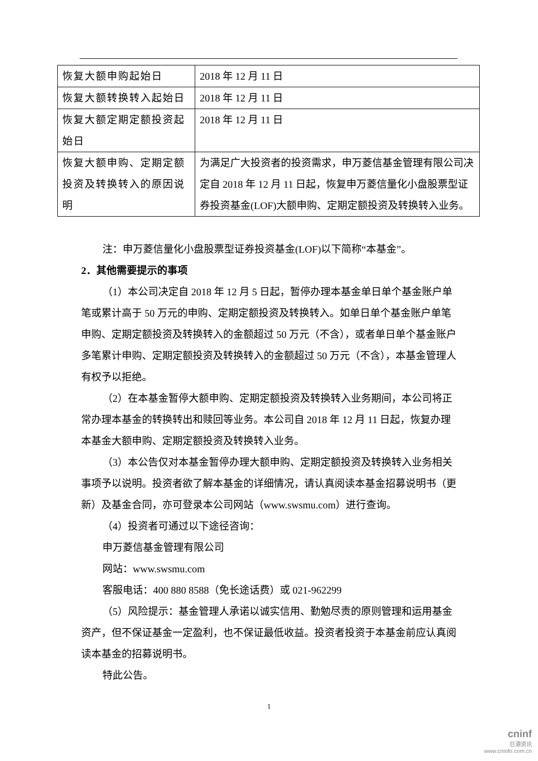| 恢复大额申购起始日 | 2018 年 12 月 11 日 |
| 恢复大额转换转入起始日 | 2018 年 12 月 11 日 |
| 恢复大额定期定额投资起始日 | 2018 年 12 月 11 日 |
| 恢复大额申购、定期定额投资及转换转入的原因说明 | 为满足广大投资者的投资需求，申万菱信基金管理有限公司决定自 2018 年 12 月 11 日起，恢复申万菱信量化小盘股票型证券投资基金(LOF)大额申购、定期定额投资及转换转入业务。 |
注：申万菱信量化小盘股票型证券投资基金(LOF)以下简称“本基金”。
2．其他需要提示的事项
（1）本公司决定自 2018 年 12 月 5 日起，暂停办理本基金单日单个基金账户单笔或累计高于 50 万元的申购、定期定额投资及转换转入。如单日单个基金账户单笔申购、定期定额投资及转换转入的金额超过 50 万元（不含），或者单日单个基金账户多笔累计申购、定期定额投资及转换转入的金额超过 50 万元（不含），本基金管理人有权予以拒绝。
（2）在本基金暂停大额申购、定期定额投资及转换转入业务期间，本公司将正常办理本基金的转换转出和赎回等业务。本公司自 2018 年 12 月 11 日起，恢复办理本基金大额申购、定期定额投资及转换转入业务。
（3）本公告仅对本基金暂停办理大额申购、定期定额投资及转换转入业务相关事项予以说明。投资者欲了解本基金的详细情况，请认真阅读本基金招募说明书（更新）及基金合同，亦可登录本公司网站（www.swsmu.com）进行查询。
（4）投资者可通过以下途径咨询：
申万菱信基金管理有限公司
网站：www.swsmu.com
客服电话：400 880 8588（免长途话费）或 021-962299
（5）风险提示：基金管理人承诺以诚实信用、勤勉尽责的原则管理和运用基金资产，但不保证基金一定盈利，也不保证最低收益。投资者投资于本基金前应认真阅读本基金的招募说明书。
特此公告。
1
cninf
巨潮资讯
www.cninfo.com.cn